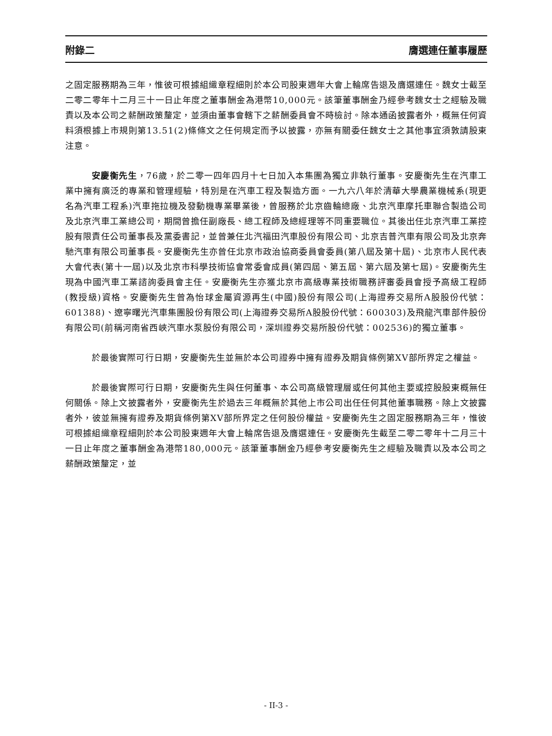附錄二 膺選連任董事履歷
之固定服務期為三年，惟彼可根據組織章程細則於本公司股東週年大會上輪席告退及膺選連任。魏女士截至二零二零年十二月三十一日止年度之董事酬金為港幣10,000元。該筆董事酬金乃經參考魏女士之經驗及職責以及本公司之薪酬政策釐定，並須由董事會轄下之薪酬委員會不時檢討。除本通函披露者外，概無任何資料須根據上市規則第13.51(2)條條文之任何規定而予以披露，亦無有關委任魏女士之其他事宜須敦請股東注意。
安慶衡先生，76歲，於二零一四年四月十七日加入本集團為獨立非執行董事。安慶衡先生在汽車工業中擁有廣泛的專業和管理經驗，特別是在汽車工程及製造方面。一九六八年於清華大學農業機械系(現更名為汽車工程系)汽車拖拉機及發動機專業畢業後，曾服務於北京齒輪總廠、北京汽車摩托車聯合製造公司及北京汽車工業總公司，期間曾擔任副廠長、總工程師及總經理等不同重要職位。其後出任北京汽車工業控股有限責任公司董事長及黨委書記，並曾兼任北汽福田汽車股份有限公司、北京吉普汽車有限公司及北京奔馳汽車有限公司董事長。安慶衡先生亦曾任北京市政治協商委員會委員(第八屆及第十屆)、北京市人民代表大會代表(第十一屆)以及北京市科學技術協會常委會成員(第四屆、第五屆、第六屆及第七屆)。安慶衡先生現為中國汽車工業諮詢委員會主任。安慶衡先生亦獲北京市高級專業技術職務評審委員會授予高級工程師(教授級)資格。安慶衡先生曾為怡球金屬資源再生(中國)股份有限公司(上海證券交易所A股股份代號：601388)、遼寧曙光汽車集團股份有限公司(上海證券交易所A股股份代號：600303)及飛龍汽車部件股份有限公司(前稱河南省西峽汽車水泵股份有限公司，深圳證券交易所股份代號：002536)的獨立董事。
於最後實際可行日期，安慶衡先生並無於本公司證券中擁有證券及期貨條例第XV部所界定之權益。
於最後實際可行日期，安慶衡先生與任何董事、本公司高級管理層或任何其他主要或控股股東概無任何關係。除上文披露者外，安慶衡先生於過去三年概無於其他上市公司出任任何其他董事職務。除上文披露者外，彼並無擁有證券及期貨條例第XV部所界定之任何股份權益。安慶衡先生之固定服務期為三年，惟彼可根據組織章程細則於本公司股東週年大會上輪席告退及膺選連任。安慶衡先生截至二零二零年十二月三十一日止年度之董事酬金為港幣180,000元。該筆董事酬金乃經參考安慶衡先生之經驗及職責以及本公司之薪酬政策釐定，並
- II-3 -